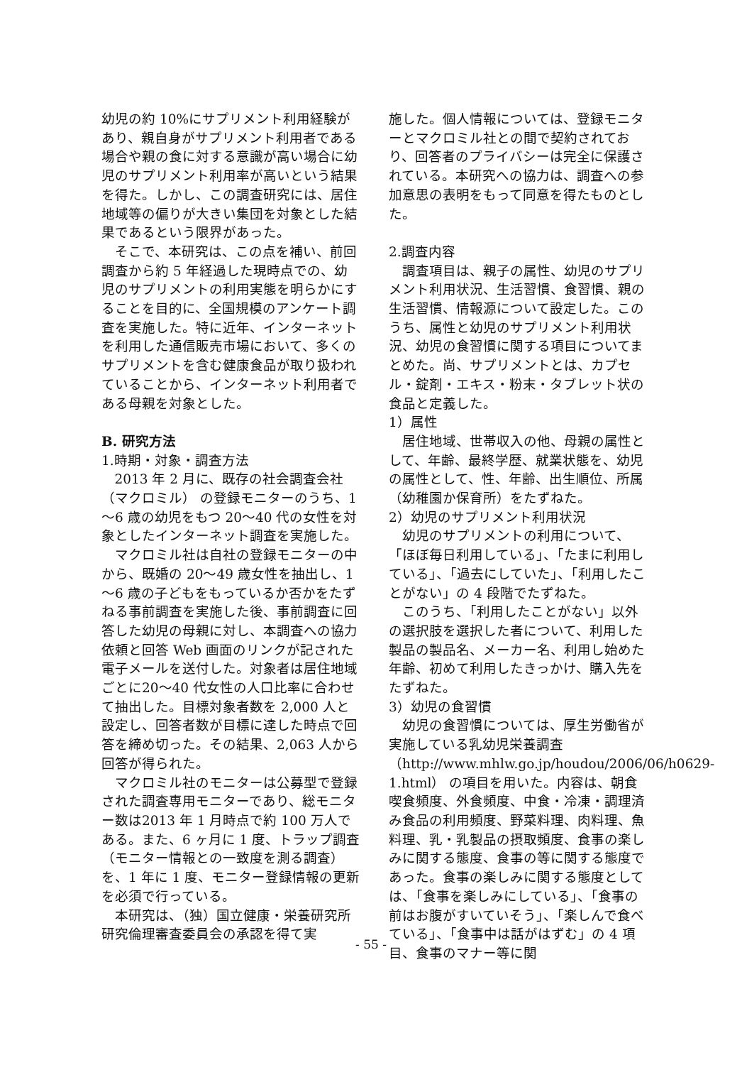幼児の約 10%にサプリメント利用経験があり、親自身がサプリメント利用者である場合や親の食に対する意識が高い場合に幼児のサプリメント利用率が高いという結果を得た。しかし、この調査研究には、居住地域等の偏りが大きい集団を対象とした結果であるという限界があった。
そこで、本研究は、この点を補い、前回調査から約 5 年経過した現時点での、幼児のサプリメントの利用実態を明らかにすることを目的に、全国規模のアンケート調査を実施した。特に近年、インターネットを利用した通信販売市場において、多くのサプリメントを含む健康食品が取り扱われていることから、インターネット利用者である母親を対象とした。
B. 研究方法
1.時期・対象・調査方法
2013 年 2 月に、既存の社会調査会社（マクロミル） の登録モニターのうち、1～6 歳の幼児をもつ 20～40 代の女性を対象としたインターネット調査を実施した。
マクロミル社は自社の登録モニターの中から、既婚の 20～49 歳女性を抽出し、1～6 歳の子どもをもっているか否かをたずねる事前調査を実施した後、事前調査に回答した幼児の母親に対し、本調査への協力依頼と回答 Web 画面のリンクが記された電子メールを送付した。対象者は居住地域ごとに20～40 代女性の人口比率に合わせて抽出した。目標対象者数を 2,000 人と設定し、回答者数が目標に達した時点で回答を締め切った。その結果、2,063 人から回答が得られた。
マクロミル社のモニターは公募型で登録された調査専用モニターであり、総モニター数は2013 年 1 月時点で約 100 万人である。また、6 ヶ月に 1 度、トラップ調査（モニター情報との一致度を測る調査）を、1 年に 1 度、モニター登録情報の更新を必須で行っている。
本研究は、（独）国立健康・栄養研究所研究倫理審査委員会の承認を得て実
施した。個人情報については、登録モニターとマクロミル社との間で契約されており、回答者のプライバシーは完全に保護されている。本研究への協力は、調査への参加意思の表明をもって同意を得たものとした。
2.調査内容
調査項目は、親子の属性、幼児のサプリメント利用状況、生活習慣、食習慣、親の生活習慣、情報源について設定した。このうち、属性と幼児のサプリメント利用状況、幼児の食習慣に関する項目についてまとめた。尚、サプリメントとは、カプセル・錠剤・エキス・粉末・タブレット状の食品と定義した。
1）属性
居住地域、世帯収入の他、母親の属性として、年齢、最終学歴、就業状態を、幼児の属性として、性、年齢、出生順位、所属（幼稚園か保育所）をたずねた。
2）幼児のサプリメント利用状況
幼児のサプリメントの利用について、「ほぼ毎日利用している」、「たまに利用している」、「過去にしていた」、「利用したことがない」の 4 段階でたずねた。
このうち、「利用したことがない」以外の選択肢を選択した者について、利用した製品の製品名、メーカー名、利用し始めた年齢、初めて利用したきっかけ、購入先をたずねた。
3）幼児の食習慣
幼児の食習慣については、厚生労働省が実施している乳幼児栄養調査（http://www.mhlw.go.jp/houdou/2006/06/h0629-1.html） の項目を用いた。内容は、朝食喫食頻度、外食頻度、中食・冷凍・調理済み食品の利用頻度、野菜料理、肉料理、魚料理、乳・乳製品の摂取頻度、食事の楽しみに関する態度、食事の等に関する態度であった。食事の楽しみに関する態度としては、「食事を楽しみにしている」、「食事の前はお腹がすいていそう」、「楽しんで食べている」、「食事中は話がはずむ」の 4 項目、食事のマナー等に関
- 55 -